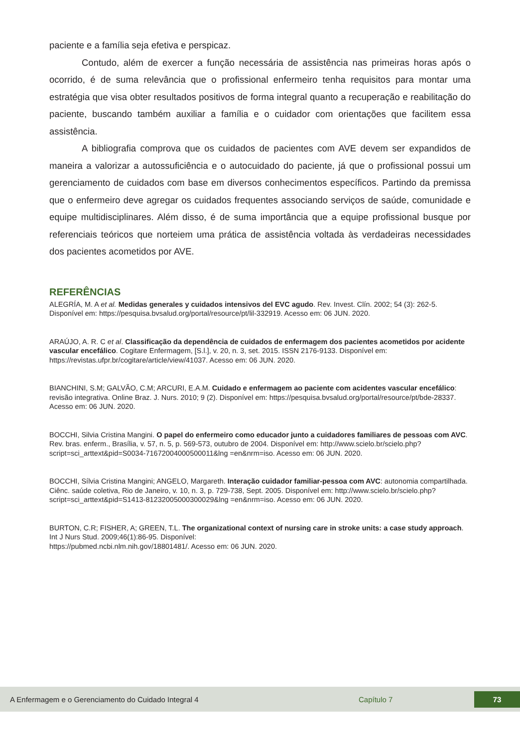paciente e a família seja efetiva e perspicaz.
Contudo, além de exercer a função necessária de assistência nas primeiras horas após o ocorrido, é de suma relevância que o profissional enfermeiro tenha requisitos para montar uma estratégia que visa obter resultados positivos de forma integral quanto a recuperação e reabilitação do paciente, buscando também auxiliar a família e o cuidador com orientações que facilitem essa assistência.
A bibliografia comprova que os cuidados de pacientes com AVE devem ser expandidos de maneira a valorizar a autossuficiência e o autocuidado do paciente, já que o profissional possui um gerenciamento de cuidados com base em diversos conhecimentos específicos. Partindo da premissa que o enfermeiro deve agregar os cuidados frequentes associando serviços de saúde, comunidade e equipe multidisciplinares. Além disso, é de suma importância que a equipe profissional busque por referenciais teóricos que norteiem uma prática de assistência voltada às verdadeiras necessidades dos pacientes acometidos por AVE.
REFERÊNCIAS
ALEGRÍA, M. A et al. Medidas generales y cuidados intensivos del EVC agudo. Rev. Invest. Clín. 2002; 54 (3): 262-5. Disponível em: https://pesquisa.bvsalud.org/portal/resource/pt/lil-332919. Acesso em: 06 JUN. 2020.
ARAÚJO, A. R. C et al. Classificação da dependência de cuidados de enfermagem dos pacientes acometidos por acidente vascular encefálico. Cogitare Enfermagem, [S.l.], v. 20, n. 3, set. 2015. ISSN 2176-9133. Disponível em: https://revistas.ufpr.br/cogitare/article/view/41037. Acesso em: 06 JUN. 2020.
BIANCHINI, S.M; GALVÃO, C.M; ARCURI, E.A.M. Cuidado e enfermagem ao paciente com acidentes vascular encefálico: revisão integrativa. Online Braz. J. Nurs. 2010; 9 (2). Disponível em: https://pesquisa.bvsalud.org/portal/resource/pt/bde-28337. Acesso em: 06 JUN. 2020.
BOCCHI, Silvia Cristina Mangini. O papel do enfermeiro como educador junto a cuidadores familiares de pessoas com AVC. Rev. bras. enferm., Brasília, v. 57, n. 5, p. 569-573, outubro de 2004. Disponível em: http://www.scielo.br/scielo.php?script=sci_arttext&pid=S0034-71672004000500011&lng =en&nrm=iso. Acesso em: 06 JUN. 2020.
BOCCHI, Sílvia Cristina Mangini; ANGELO, Margareth. Interação cuidador familiar-pessoa com AVC: autonomia compartilhada. Ciênc. saúde coletiva, Rio de Janeiro, v. 10, n. 3, p. 729-738, Sept. 2005. Disponível em: http://www.scielo.br/scielo.php?script=sci_arttext&pid=S1413-81232005000300029&lng =en&nrm=iso. Acesso em: 06 JUN. 2020.
BURTON, C.R; FISHER, A; GREEN, T.L. The organizational context of nursing care in stroke units: a case study approach. Int J Nurs Stud. 2009;46(1):86-95. Disponível:
https://pubmed.ncbi.nlm.nih.gov/18801481/. Acesso em: 06 JUN. 2020.
A Enfermagem e o Gerenciamento do Cuidado Integral 4 Capítulo 7 73